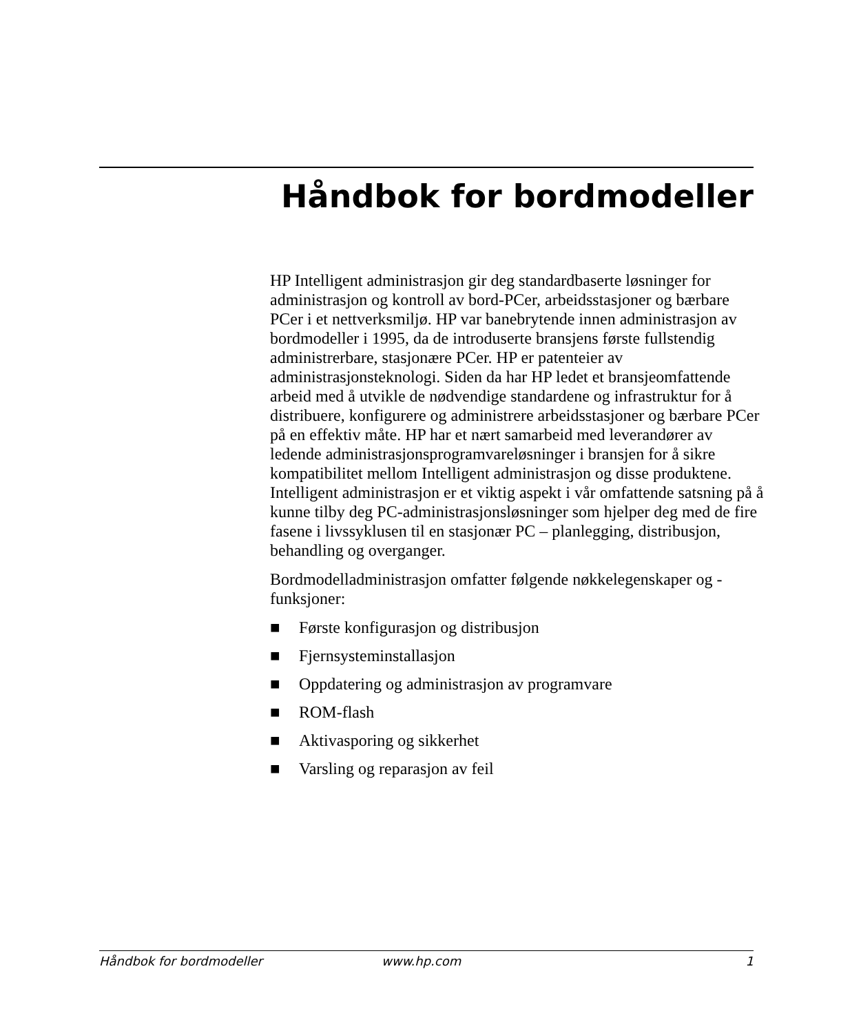Håndbok for bordmodeller
HP Intelligent administrasjon gir deg standardbaserte løsninger for administrasjon og kontroll av bord-PCer, arbeidsstasjoner og bærbare PCer i et nettverksmiljø. HP var banebrytende innen administrasjon av bordmodeller i 1995, da de introduserte bransjens første fullstendig administrerbare, stasjonære PCer. HP er patenteier av administrasjonsteknologi. Siden da har HP ledet et bransjeomfattende arbeid med å utvikle de nødvendige standardene og infrastruktur for å distribuere, konfigurere og administrere arbeidsstasjoner og bærbare PCer på en effektiv måte. HP har et nært samarbeid med leverandører av ledende administrasjonsprogramvareløsninger i bransjen for å sikre kompatibilitet mellom Intelligent administrasjon og disse produktene. Intelligent administrasjon er et viktig aspekt i vår omfattende satsning på å kunne tilby deg PC-administrasjonsløsninger som hjelper deg med de fire fasene i livssyklusen til en stasjonær PC – planlegging, distribusjon, behandling og overganger.
Bordmodelladministrasjon omfatter følgende nøkkelegenskaper og -funksjoner:
■ Første konfigurasjon og distribusjon
■ Fjernsysteminstallasjon
■ Oppdatering og administrasjon av programvare
■ ROM-flash
■ Aktivasporing og sikkerhet
■ Varsling og reparasjon av feil
Håndbok for bordmodeller www.hp.com 1